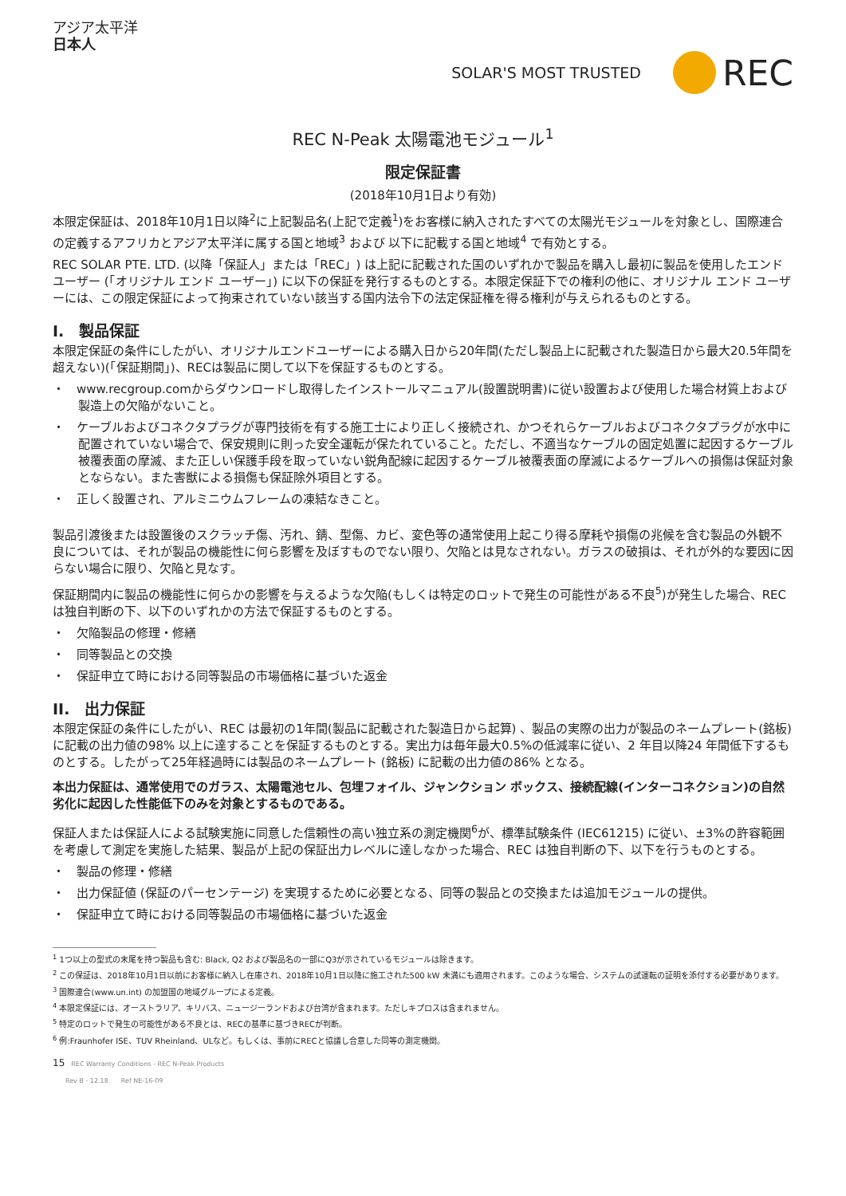アジア太平洋
日本人
SOLAR'S MOST TRUSTED REC
REC N-Peak 太陽電池モジュール<sup>1</sup>
限定保証書
(2018年10月1日より有効)
本限定保証は、2018年10月1日以降<sup>2</sup>に上記製品名(上記で定義<sup>1</sup>)をお客様に納入されたすべての太陽光モジュールを対象とし、国際連合の定義するアフリカとアジア太平洋に属する国と地域<sup>3</sup> および 以下に記載する国と地域<sup>4</sup> で有効とする。
REC SOLAR PTE. LTD. (以降「保証人」または「REC」) は上記に記載された国のいずれかで製品を購入し最初に製品を使用したエンド ユーザー (「オリジナル エンド ユーザー」) に以下の保証を発行するものとする。本限定保証下での権利の他に、オリジナル エンド ユーザーには、この限定保証によって拘束されていない該当する国内法令下の法定保証権を得る権利が与えられるものとする。
I.　製品保証
本限定保証の条件にしたがい、オリジナルエンドユーザーによる購入日から20年間(ただし製品上に記載された製造日から最大20.5年間を超えない)(「保証期間」)、RECは製品に関して以下を保証するものとする。
・　www.recgroup.comからダウンロードし取得したインストールマニュアル(設置説明書)に従い設置および使用した場合材質上および製造上の欠陥がないこと。
・　ケーブルおよびコネクタプラグが専門技術を有する施工士により正しく接続され、かつそれらケーブルおよびコネクタプラグが水中に配置されていない場合で、保安規則に則った安全運転が保たれていること。ただし、不適当なケーブルの固定処置に起因するケーブル被覆表面の摩滅、また正しい保護手段を取っていない鋭角配線に起因するケーブル被覆表面の摩滅によるケーブルへの損傷は保証対象とならない。また害獣による損傷も保証除外項目とする。
・　正しく設置され、アルミニウムフレームの凍結なきこと。
製品引渡後または設置後のスクラッチ傷、汚れ、錆、型傷、カビ、変色等の通常使用上起こり得る摩耗や損傷の兆候を含む製品の外観不良については、それが製品の機能性に何ら影響を及ぼすものでない限り、欠陥とは見なされない。ガラスの破損は、それが外的な要因に因らない場合に限り、欠陥と見なす。
保証期間内に製品の機能性に何らかの影響を与えるような欠陥(もしくは特定のロットで発生の可能性がある不良<sup>5</sup>)が発生した場合、RECは独自判断の下、以下のいずれかの方法で保証するものとする。
・　欠陥製品の修理・修繕
・　同等製品との交換
・　保証申立て時における同等製品の市場価格に基づいた返金
II.　出力保証
本限定保証の条件にしたがい、REC は最初の1年間(製品に記載された製造日から起算) 、製品の実際の出力が製品のネームプレート(銘板)に記載の出力値の98% 以上に達することを保証するものとする。実出力は毎年最大0.5%の低減率に従い、2 年目以降24 年間低下するものとする。したがって25年経過時には製品のネームプレート (銘板) に記載の出力値の86% となる。
本出力保証は、通常使用でのガラス、太陽電池セル、包埋フォイル、ジャンクション ボックス、接続配線(インターコネクション)の自然劣化に起因した性能低下のみを対象とするものである。
保証人または保証人による試験実施に同意した信頼性の高い独立系の測定機関<sup>6</sup>が、標準試験条件 (IEC61215) に従い、±3%の許容範囲を考慮して測定を実施した結果、製品が上記の保証出力レベルに達しなかった場合、REC は独自判断の下、以下を行うものとする。
・　製品の修理・修繕
・　出力保証値 (保証のパーセンテージ) を実現するために必要となる、同等の製品との交換または追加モジュールの提供。
・　保証申立て時における同等製品の市場価格に基づいた返金
<sup>1</sup> 1つ以上の型式の末尾を持つ製品も含む: Black, Q2 および製品名の一部にQ3が示されているモジュールは除きます。
<sup>2</sup> この保証は、2018年10月1日以前にお客様に納入し在庫され、2018年10月1日以降に施工された500 kW 未満にも適用されます。このような場合、システムの試運転の証明を添付する必要があります。
<sup>3</sup> 国際連合(www.un.int) の加盟国の地域グループによる定義。
<sup>4</sup> 本限定保証には、オーストラリア、キリバス、ニュージーランドおよび台湾が含まれます。ただしキプロスは含まれません。
<sup>5</sup> 特定のロットで発生の可能性がある不良とは、RECの基準に基づきRECが判断。
<sup>6</sup> 例:Fraunhofer ISE、TUV Rheinland、ULなど。もしくは、事前にRECと協議し合意した同等の測定機関。
15　REC Warranty Conditions - REC N-Peak Products
　　Rev B - 12.18　　Ref NE-16-09